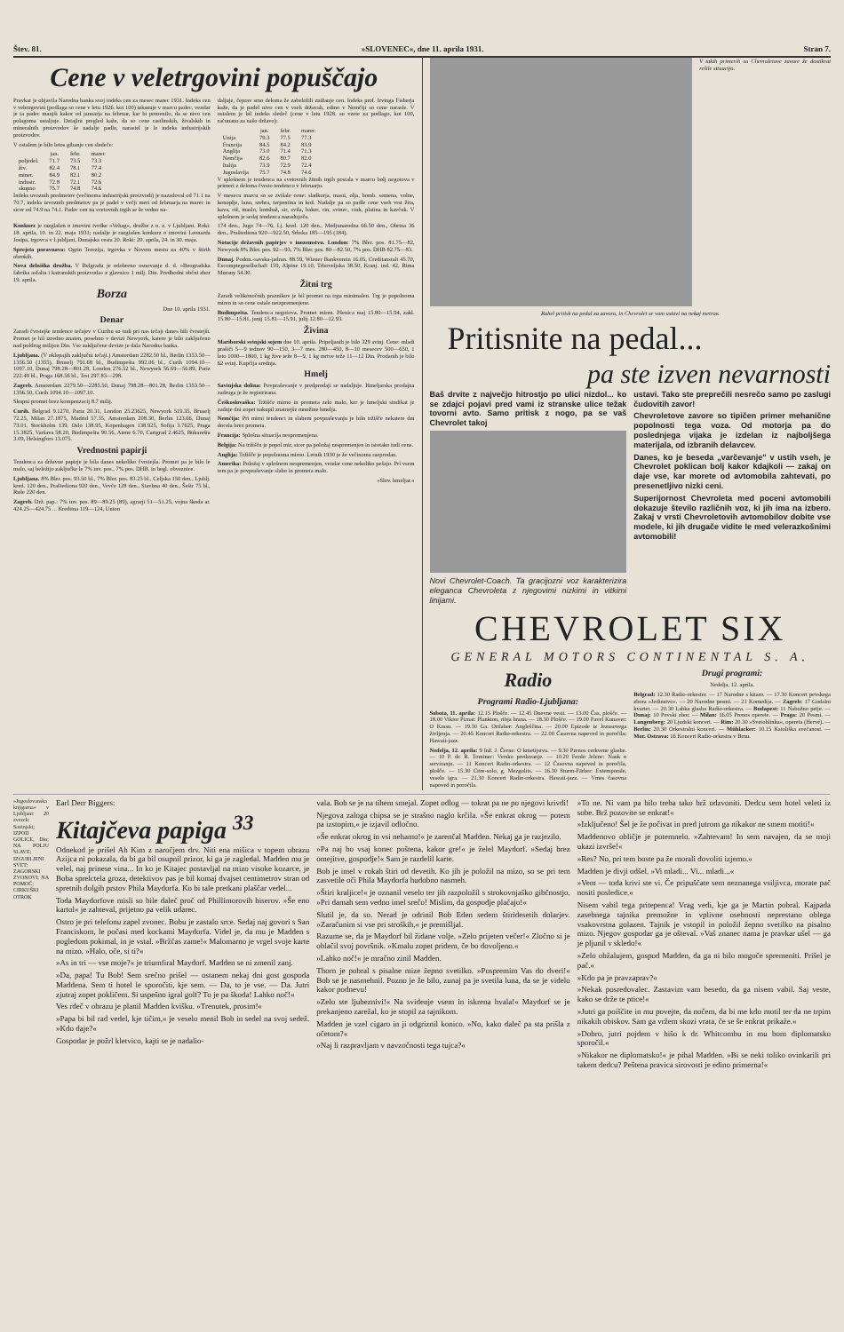Štev. 81. »SLOVENEC«, dne 11. aprila 1931. Stran 7.
Cene v veletrgovini popuščajo
Pravkar je objavila Narodna banka svoj indeks cen za mesec marec 1931. Indeks cen v veletrgovini (podlaga so cene v letu 1926. kot 100) izkazuje v marcu padec, vendar je ta padec manjši kakor od januarja na februar, kar bi pomenilo, da se nivo cen polagoma ustaljuje. Detajlni pregled kaže, da so cene rastlinskih, živalskih in mineralnih proizvodov še nadalje padle, narastel je le indeks industrijskih proizvodov.
V ostalem je bilo letos gibanje cen sledeče:
| | jan. | febr. | marec |
| --- | --- | --- | --- |
| poljedel. | 71.7 | 73.5 | 73.3 |
| živ. | 82.4 | 78.1 | 77.4 |
| miner. | 84.9 | 82.1 | 80.2 |
| industr. | 72.8 | 72.1 | 72.6 |
| skupno | 75.7 | 74.8 | 74.6 |
Indeks uvoznih predmetov (večinoma industrijski proizvodi) je nazadoval od 71.1 na 70.7, indeks izvoznih predmetov pa je padel v večji meri od februarja na marec in sicer od 74.9 na 74.1. Padec cen na svetovnih trgih se še vedno na-
daljuje, čeprav smo deloma že zabeležili znižanje cen. Indeks prof. Irvinga Fisherja kaže, da je padel nivo cen v vseh državah, edino v Nemčiji so cene narasle. V ostalem je bil indeks sledeč (cene v letu 1928. so vzete za podlago, kot 100, računano za našo državo):
| | jan. | febr. | marec |
| --- | --- | --- | --- |
| Unija | 79.3 | 77.5 | 77.3 |
| Francija | 84.5 | 84.2 | 83.9 |
| Anglija | 73.0 | 71.4 | 71.3 |
| Nemčija | 82.6 | 80.7 | 82.0 |
| Italija | 73.9 | 72.9 | 72.4 |
| Jugoslavija | 75.7 | 74.8 | 74.6 |
V splošnem je tendenca na svetovnih žitnih trgih postala v marcu bolj negotova v primeri z deloma čvrsto tendenco v februarju.
V mesecu marcu so se zvišale cene: sladkorja, masti, olja, bomb. semena, volne, konoplje, lanu, srebra, terpentina in kož. Nadalje pa so padle cene vseh vrst žita, kava, riž, maslo, bombaž, sir, svila, baker, cin, svinec, cink, platina in kavčuk. V splošnem je sedaj tendenca nazadujoča.
Konkurz je razglašen o imovini tvrdke »Vehag«, družbe z o. z. v Ljubljani. Roki: 18. aprila, 10. in 22. maja 1931; nadalje je razglašen konkurz o imovini Leonarda Josipa, trgovca v Ljubljani, Dunajska cesta 20. Roki: 20. aprila, 24. in 30. maja.
Sprejeta poravnava: Ogrin Terezija, trgovka v Novem mestu za 40% v štirih obrokih.
Nova delniška družba. V Belgradu je odobreno osnovanje d. d. »Beogradska fabrika asfalta i katranskih proizvoda« z glavnico 1 milj. Din. Predhodni občni zbor 19. aprila.
Borza
Dne 10. aprila 1931.
Denar
Zaradi čvrstejše tendence tečajev v Curihu so tudi pri nas tečaji danes bili čvrstejši. Promet je bil izredno znaten, posebno v devizi Newyork, katere je bilo zaključeno nad poldrug milijon Din. Vse zaključene devize je dala Narodna banka.
Ljubljana. (V oklepajih zaključni tečaji.) Amsterdam 2282.50 bl., Berlin 1353.50—1356.50 (1355), Bruselj 791.68 bl., Budimpešta 992.06 bl., Curih 1094.10—1097.10, Dunaj 798.28—801.28, London 276.52 bl., Newyork 56.69—56.89, Pariz 222.49 bl., Praga 168.56 bl., Trst 297.83—298.
Zagreb. Amsterdam 2279.50—2285.50, Dunaj 798.28—801.28, Berlin 1353.50—1356.50, Curih 1094.10—1097.10.
Skupni promet brez kompenzacij 8.7 milij.
Curih. Belgrad 9.1270, Pariz 20.31, London 25.23625, Newyork 519.35, Bruselj 72.25, Milan 27.1875, Madrid 57.35, Amsterdam 208.30, Berlin 123.66, Dunaj 73.01, Stockholm 139, Oslo 138.95, Kopenhagen 138.925, Sofija 3.7625, Praga 15.3825, Varšava 58.20, Budimpešta 90.56, Atene 6.70, Carigrad 2.4625, Bukarešta 3.09, Helsingfors 13.075.
Vrednostni papirji
Tendenca za državne papirje je bila danes nekoliko čvrstejša. Promet pa je bilo le malo, saj beležijo zaključke le 7% inv. pos., 7% pos. DHB. in begl. obveznice.
Ljubljana. 8% Bler. pos. 93.50 bl., 7% Bler. pos. 83.25 bl., Celjska 150 den., Ljublj. kred. 120 den., Praštediona 920 den., Vevče 128 den., Stavbna 40 den., Šešir 75 bl., Ruše 220 den.
Zagreb. Drž. pap.: 7% inv. pos. 89—89.25 (89), agrarji 51—51.25, vojna škoda ar. 424.25—424.75 ... Kreditna 119—124, Union
174 den., Jugo 74—76, Lj. kred. 120 den., Medjunarodna 66.50 den., Obrtna 36 den., Praštediona 920—922.50, Srbska 185—195 (184).
Notacije državnih papirjev v inozemstvu. London: 7% Bler. pos. 81.75—82, Newyork 8% Bler. pos. 92—93, 7% Bler. pos. 80—82.50, 7% pos. DHB 82.75—83.
Dunaj. Podon.-savska-jadran. 88.59, Wiener Bankverein 16.05, Creditanstalt 45.70, Escomptegesellschaft 159, Alpine 19.10, Trboveljska 38.50, Kranj. ind. 42, Rima Murany 54.30.
Žitni trg
Zaradi velikonočnih praznikov je bil promet na trgu minimalen. Trg je popolnoma miren in so cene ostale neizpremenjene.
Budimpešta. Tendenca negotova. Promet miren. Pšenica maj 15.80—15.94, zakl. 15.80—15.81, junij 15.81—15.91, julij 12.80—12.93.
Živina
Mariborski svinjski sejem dne 10. aprila. Pripeljanih je bilo 329 svinj. Cene: mladi prašiči 5—9 tednov 90—150, 3—7 mes. 280—450, 8—10 mesecev 500—650, 1 leto 1000—1800, 1 kg žive teže 8—9, 1 kg mrtve teže 11—12 Din. Prodanih je bilo 62 svinj. Kupčija srednja.
Hmelj
Savinjska dolina: Povpraševanje v predprodaji se nadaljuje. Hmeljarska prodajna zadruga je že registrirana.
Češkoslovaška: Tržišče mirno in prometa zelo malo, ker je hmeljski sindikat je zadnje dni zopet nakupil znatnejše množine hmelja.
Nemčija: Pri mirni tendenci in slabem povpraševanju je bilo tržišče nekatere dni docela brez prometa.
Francija: Splošna situacija nespremenjena.
Belgija: Na tržišču je popol mir, sicer pa položaj nespremenjen in istotako tudi cene.
Anglija: Tržišče je popolnoma mirno. Letnik 1930 je že večinoma razprodan.
Amerika: Položaj v splošnem nespremenjen, vendar cene nekoliko pešajo. Pri vsem tem pa je povpraševanje slabo in prometa malo.
»Slov. hmeljar.«
V takih primerih so Chevroletove zavore že dostikrat rešile situacijo.
Rahel pritisk na pedal za zavoro, in Chevrolet se vam ustavi na nekaj metrov.
Pritisnite na pedal...
pa ste izven nevarnosti
Baš drvite z največjo hitrostjo po ulici nizdol... ko se zdajci pojavi pred vami iz stranske ulice težak tovorni avto. Samo pritisk z nogo, pa se vaš Chevrolet takoj
Novi Chevrolet-Coach. Ta gracijozni voz karakterizira eleganca Chevroleta z njegovimi nizkimi in vitkimi linijami.
ustavi. Tako ste preprečili nesrečo samo po zaslugi čudovitih zavor!
Chevroletove zavore so tipičen primer mehanične popolnosti tega voza. Od motorja pa do poslednjega vijaka je izdelan iz najboljšega materijala, od izbranih delavcev.
Danes, ko je beseda „varčevanje" v ustih vseh, je Chevrolet poklican bolj kakor kdajkoli — zakaj on daje vse, kar morete od avtomobila zahtevati, po presenetljivo nizki ceni.
Superijornost Chevroleta med poceni avtomobili dokazuje število različnih voz, ki jih ima na izbero. Zakaj v vrsti Chevroletovih avtomobilov dobite vse modele, ki jih drugače vidite le med velerazkošnimi avtomobili!
CHEVROLET SIX
GENERAL MOTORS CONTINENTAL S. A.
Radio
Programi Radio-Ljubljana:
Sobota, 11. aprila: 12.15 Plošče. — 12.45 Dnevne vesti. — 13.00 Čas, plošče. — 18.00 Viktor Pirnat: Plankton, ribja hrana. — 18.30 Plošče. — 19.00 Pavel Kunaver: O Krasu. — 19.30 Ga. Ortlaber: Angleščina. — 20.00 Epizode iz Jezusovega življenja. — 20.45 Koncert Radio-orkestra. — 22.00 Časovna napoved in poročila; Hawaii-jazz.
Nedelja, 12. aprila: 9 Inž. J. Černe: O kmetijstvu. — 9.30 Prenos cerkvene glasbe. — 10 P. dr. R. Tominec: Versko predavanje. — 10.20 Ferdo Jelenc: Nauk o serviranju. — 11 Koncert Radio-orkestra. — 12 Časovna napoved in poročila, plošče. — 15.30 Citre-solo, g. Mezgolits. — 16.30 Sturm-Färber: Extemporale, veselo igra. — 21.30 Koncert Radio-orkestra. Hawaii-jazz. — Vmes časovna napoved in poročila.
Drugi programi:
Nedelja, 12. aprila.
Belgrad: 12.30 Radio-orkester. — 17 Narodne s kitaro. — 17.30 Koncert pevskega zbora »Jedinstvo«. — 20 Narodne pesmi. — 21 Komedija. — Zagreb: 17 Godalni kvartet. — 20.30 Lahka glasba Radio-orkestra. — Budapest: 11 Nabožno petje. — Dunaj: 10 Pevski zbor. — Milan: 16.05 Prenos operete. — Praga: 20 Pesmi. — Langenberg: 20 Ljudski koncert. — Rim: 20.30 »Svetohlinka«, opereta (Hervé). — Berlin: 20.30 Orkestralni koncert. — Mühlacker: 10.15 Katoliška svečanost. — Mor. Ostrava: 16 Koncert Radio-orkestra v Brnu.
»Jugoslovanska knjigarna« v Ljubljani: 20 zvezek: Savinjski; IZPOD GOLICE, Din; NA POLJU SLAVE; IZGUBLJENI SVET; ZAGORSKI ZVONOVI; NA POMOČ; CIRKUŠKI OTROK
Earl Derr Biggers:
Kitajčeva papiga <sup>33</sup>
Odnekod je prišel Ah Kim z naročjem drv. Niti ena mišica v topem obrazu Azijca ni pokazala, da bi ga bil osupnil prizor, ki ga je zagledal. Madden mu je velel, naj prinese vina... In ko je Kitajec postavljal na mizo visoke kozarce, je Boba sprelctela groza, detektivov pas je bil komaj dvajset centimetrov stran od spretnih dolgih prstov Phila Maydorfa. Ko bi tale pretkani plaščar vedel...
Toda Maydorfove misli so bile daleč proč od Phillimorovih biserov. »Še eno kartol« je zahteval, prijetno pa velik udarec.
Ostro je pri telefonu zapel zvonec. Bobu je zastalo srce. Sedaj naj govori s San Franciskom, le počasi med kockami Maydorfa. Videl je, da mu je Madden s pogledom pokimal, in je vstal. »Bržčas zame!« Malomarno je vrgel svoje karte na mizo. »Halo, oče, si ti?«
»As in tri — vse moje?« je triumfiral Maydorf. Madden se ni zmenil zanj.
»Da, papa! Tu Bob! Sem srečno prišel — ostanem nekaj dni gost gospoda Maddena. Sem ti hotel le sporočiti, kje sem. — Da, to je vse. — Da. Jutri zjutraj zopet pokličem. Si uspešno igral golf? To je pa škoda! Lahko noč!«
Ves rdeč v obrazu je planil Madden kvišku. »Trenutek, prosim!«
»Papa bi bil rad vedel, kje tičim,« je veselo menil Bob in sedel na svoj sedež. »Kdo daje?«
Gospodar je požrl kletvico, kajti se je nadalio-
vala. Bob se je na tihem smejal. Zopet odlog — tokrat pa ne po njegovi krivdi!
Njegova zaloga chipsa se je strašno naglo krčila. »Še enkrat okrog — potem pa izstopim,« je izjavil odločno.
»Še enkrat okrog in vsi nehamo!« je zarenčal Madden. Nekaj ga je razjezilo.
»Pa naj bo vsaj konec poštena, kakor gre!« je želel Maydorf. »Sedaj brez omejitve, gospodje!« Sam je razdelil karte.
Bob je imel v rokah štiri od devetih. Ko jih je položil na mizo, so se pri tem zasvetile oči Phila Maydorfa hudobno nasmeh.
»Štiri kraljice!« je oznanil veselo ter jih razpoložil s strokovnjaško gibčnostjo. »Pri damah sem vedno imel srečo! Mislim, da gospodje plačajo!«
Slutil je, da so. Nerad je odrinil Bob Eden sedem štiridesetih dolarjev. »Zaračunim si vse pri stroških,« je premišljal.
Razume se, da je Maydorf bil židane volje. »Zelo prijeten večer!« Zločno si je oblačil svoj površnik. »Kmalu zopet pridem, če bo dovoljeno.«
»Lahko noč!« je mračno zinil Madden.
Thorn je pobral s pisalne mize žepno svetilko. »Pospremim Vas do dveri!« Bob se je nasmehnil. Pozno je že bilo, zunaj pa je svetila luna, da se je videlo kakor podnevu!
»Zelo ste ljubeznivi!« Na svidenje vsem in iskrena hvala!« Maydorf se je prekanjeno zarežal, ko je stopil za tajnikom.
Madden je vzel cigaro in ji odgriznil konico. »No, kako daleč pa sta prišla z očetom?«
»Naj li razpravljam v navzočnosti tega tujca?«
»To ne. Ni vam pa bilo treba tako brž odzvoniti. Dedcu sem hotel veleti iz sobe. Brž pozovite se enkrat!«
»Izključeno! Šel je že počivat in pred jutrom ga nikakor ne smem motiti!«
Maddenovo obličje je potemnelo. »Zahtevam! In sem navajen, da se moji ukazi izvrše!«
»Res? No, pri tem boste pa že morali dovoliti izjemo.«
Madden je divji odšel. »Vi mladi... Vi... mladi...«
»Vem — toda krivi ste vi. Če pripuščate sem neznanega vsiljivca, morate pač nositi posledice.«
Nisem vabil tega pritepenca! Vrag vedi, kje ga je Martin pobral. Kajpada zasebnega tajnika premožne in vplivne osebnosti neprestano oblega vsakovrstna golazen. Tajnik je vstopil in položil žepno svetilko na pisalno mizo. Njegov gospodar ga je ošteval. »Vaš znanec nama je pravkar ušel — ga je pljunil v skledo!«
»Zelo obžalujem, gospod Madden, da ga ni bilo mogoče spremeniti. Prišel je pač.«
»Kdo pa je pravzaprav?«
»Nekak posredovalec. Zastavim vam besedo, da ga nisem vabil. Saj veste, kako se drže te ptice!«
»Jutri ga poiščite in mu povejte, da nočem, da bi me kdo motil ter da ne trpim nikakih obiskov. Sam ga vržem skozi vrata, če se še enkrat prikaže.«
»Dobro, jutri pojdem v hišo k dr. Whitcombu in mu bom diplomatsko sporočil.«
»Nikakor ne diplomatsko!« je pihal Madden. »Bi se neki toliko ovinkarili pri takem dedcu? Peštena pravica sirovosti je edino primerna!«